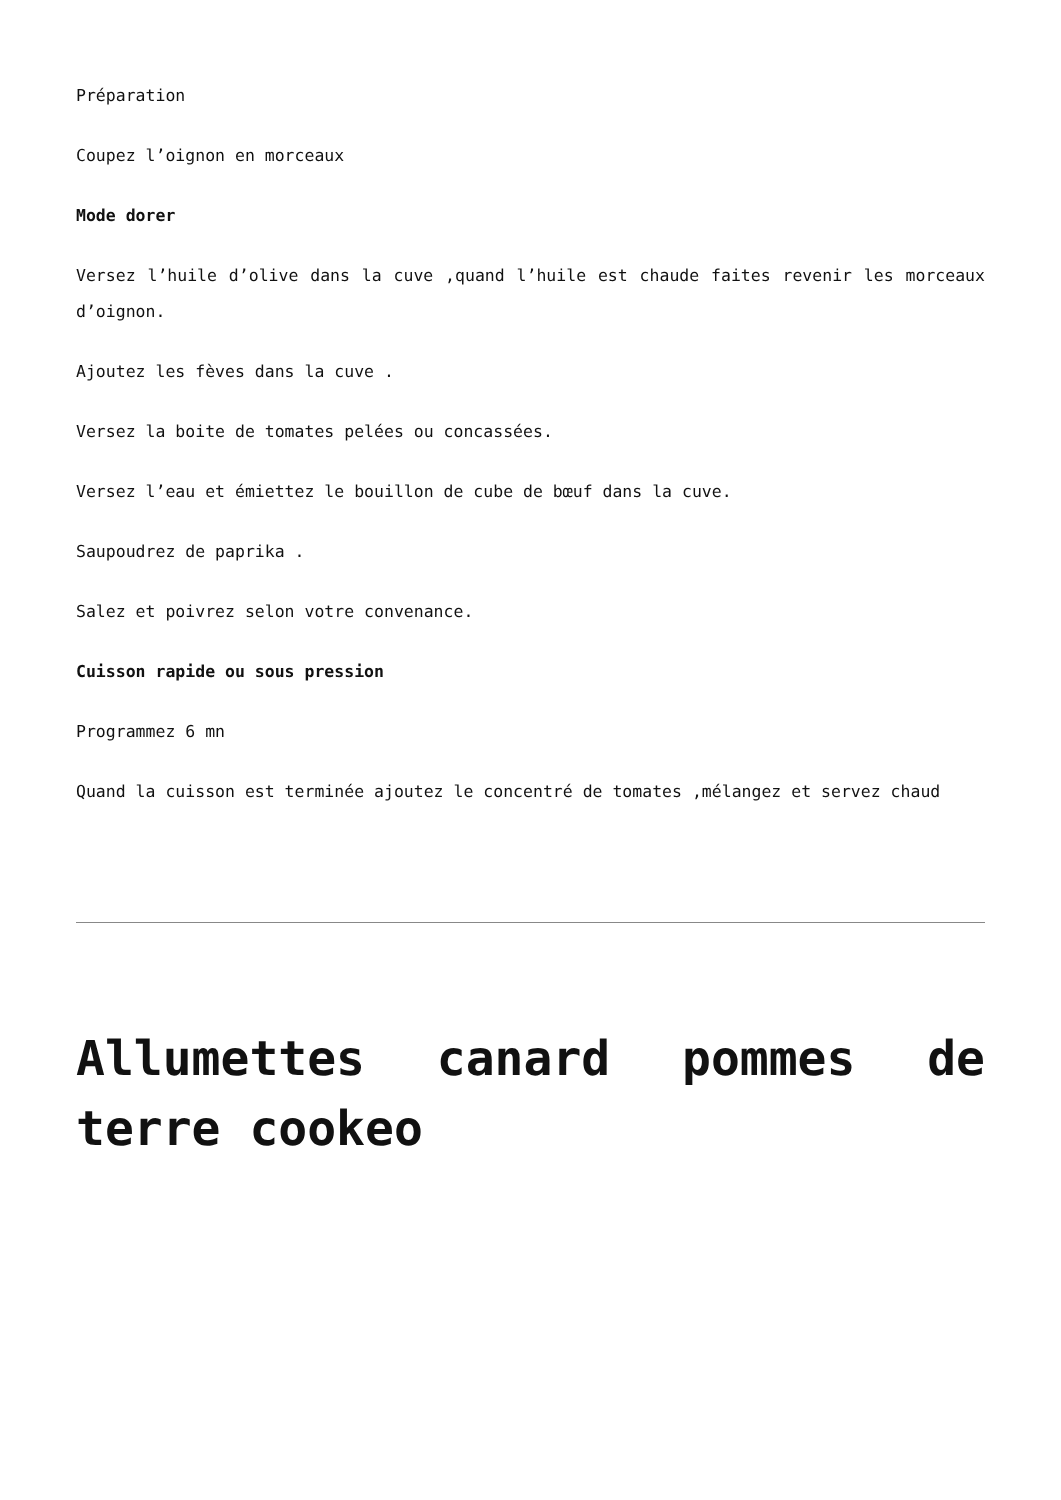Préparation
Coupez l’oignon en morceaux
Mode dorer
Versez l’huile d’olive dans la cuve ,quand l’huile est chaude faites revenir les morceaux d’oignon.
Ajoutez les fèves dans la cuve .
Versez la boite de tomates pelées ou concassées.
Versez l’eau et émiettez le bouillon de cube de bœuf dans la cuve.
Saupoudrez de paprika .
Salez et poivrez selon votre convenance.
Cuisson rapide ou sous pression
Programmez 6 mn
Quand la cuisson est terminée ajoutez le concentré de tomates ,mélangez et servez chaud
Allumettes canard pommes de terre cookeo